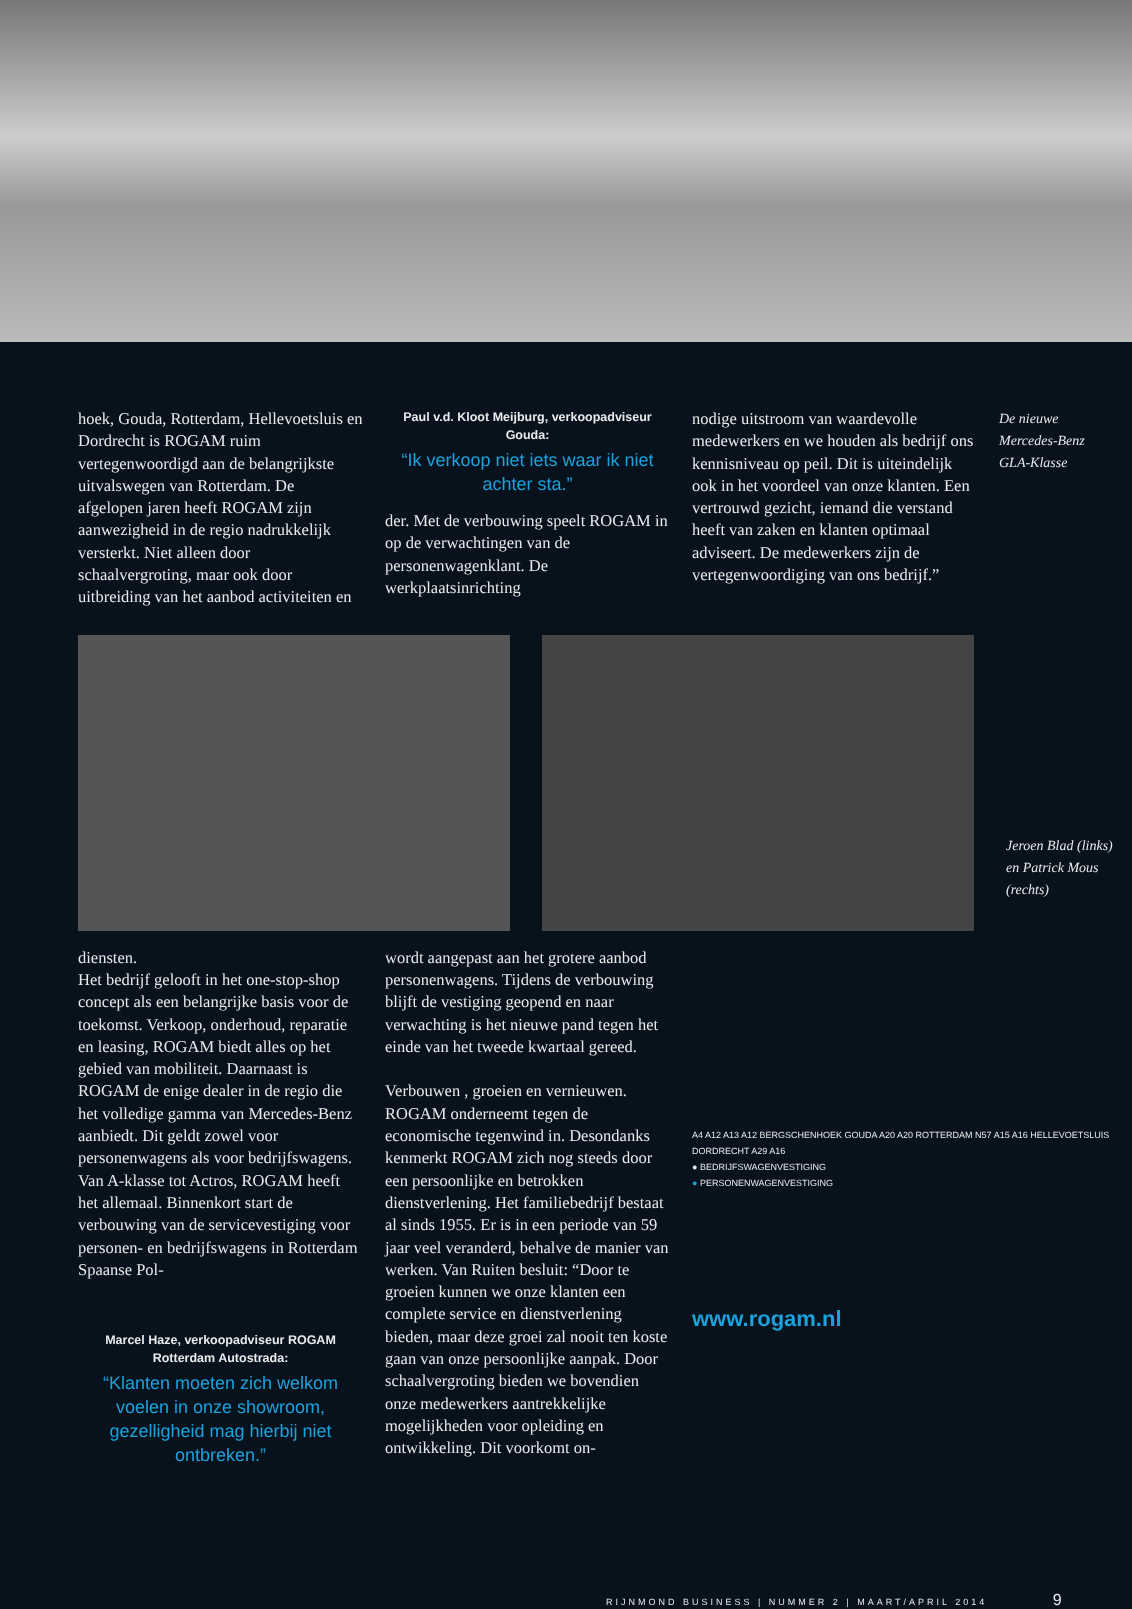hoek, Gouda, Rotterdam, Hellevoetsluis en Dordrecht is ROGAM ruim vertegenwoordigd aan de belangrijkste uitvalswegen van Rotterdam. De afgelopen jaren heeft ROGAM zijn aanwezigheid in de regio nadrukkelijk versterkt. Niet alleen door schaalvergroting, maar ook door uitbreiding van het aanbod activiteiten en
Paul v.d. Kloot Meijburg, verkoopadviseur Gouda:
“Ik verkoop niet iets waar ik niet achter sta.”
der. Met de verbouwing speelt ROGAM in op de verwachtingen van de personenwagenklant. De werkplaatsinrichting
nodige uitstroom van waardevolle medewerkers en we houden als bedrijf ons kennisniveau op peil. Dit is uiteindelijk ook in het voordeel van onze klanten. Een vertrouwd gezicht, iemand die verstand heeft van zaken en klanten optimaal adviseert. De medewerkers zijn de vertegenwoordiging van ons bedrijf.”
De nieuwe Mercedes-Benz GLA-Klasse
Jeroen Blad (links) en Patrick Mous (rechts)
diensten.
Het bedrijf gelooft in het one-stop-shop concept als een belangrijke basis voor de toekomst. Verkoop, onderhoud, reparatie en leasing, ROGAM biedt alles op het gebied van mobiliteit. Daarnaast is ROGAM de enige dealer in de regio die het volledige gamma van Mercedes-Benz aanbiedt. Dit geldt zowel voor personenwagens als voor bedrijfswagens. Van A-klasse tot Actros, ROGAM heeft het allemaal. Binnenkort start de verbouwing van de servicevestiging voor personen- en bedrijfswagens in Rotterdam Spaanse Pol-
Marcel Haze, verkoopadviseur ROGAM Rotterdam Autostrada:
“Klanten moeten zich welkom voelen in onze showroom, gezelligheid mag hierbij niet ontbreken.”
wordt aangepast aan het grotere aanbod personenwagens. Tijdens de verbouwing blijft de vestiging geopend en naar verwachting is het nieuwe pand tegen het einde van het tweede kwartaal gereed.
Verbouwen , groeien en vernieuwen. ROGAM onderneemt tegen de economische tegenwind in. Desondanks kenmerkt ROGAM zich nog steeds door een persoonlijke en betrokken dienstverlening. Het familiebedrijf bestaat al sinds 1955. Er is in een periode van 59 jaar veel veranderd, behalve de manier van werken. Van Ruiten besluit: “Door te groeien kunnen we onze klanten een complete service en dienstverlening bieden, maar deze groei zal nooit ten koste gaan van onze persoonlijke aanpak. Door schaalvergroting bieden we bovendien onze medewerkers aantrekkelijke mogelijkheden voor opleiding en ontwikkeling. Dit voorkomt on-
A4 A12 A13 A12 BERGSCHENHOEK GOUDA A20 A20 ROTTERDAM N57 A15 A16 HELLEVOETSLUIS DORDRECHT A29 A16
● BEDRIJFSWAGENVESTIGING
● PERSONENWAGENVESTIGING
www.rogam.nl
RIJNMOND BUSINESS | NUMMER 2 | MAART/APRIL 2014 9